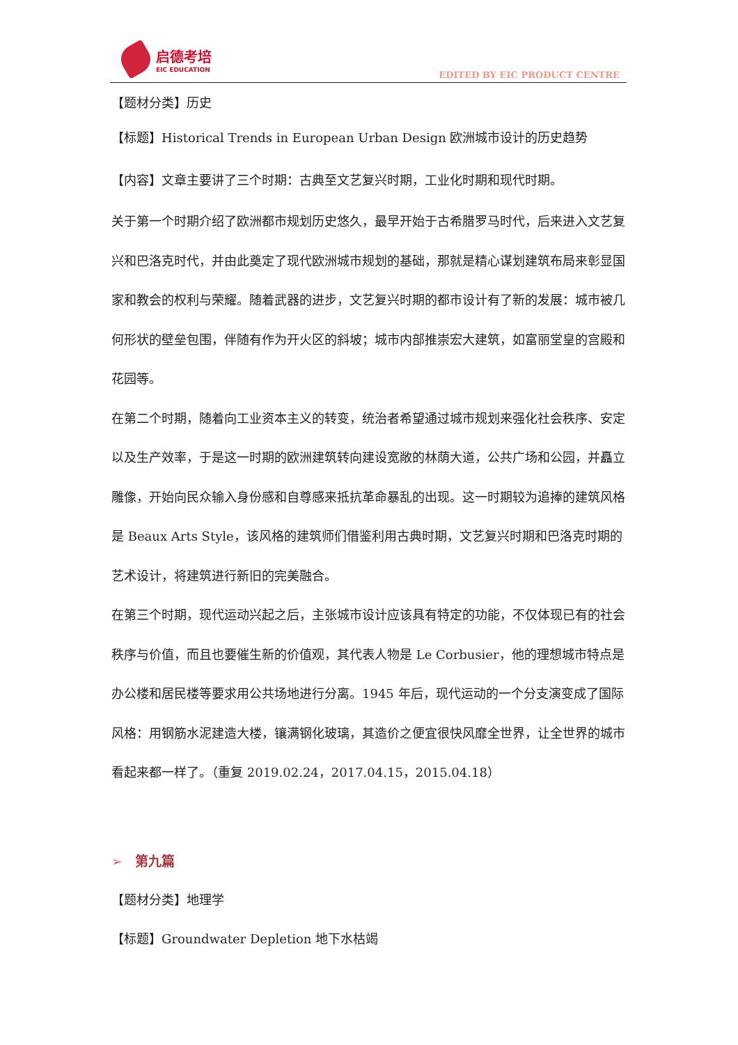启德考培
EIC EDUCATION
EDITED BY EIC PRODUCT CENTRE
【题材分类】历史
【标题】Historical Trends in European Urban Design 欧洲城市设计的历史趋势
【内容】文章主要讲了三个时期：古典至文艺复兴时期，工业化时期和现代时期。
关于第一个时期介绍了欧洲都市规划历史悠久，最早开始于古希腊罗马时代，后来进入文艺复兴和巴洛克时代，并由此奠定了现代欧洲城市规划的基础，那就是精心谋划建筑布局来彰显国家和教会的权利与荣耀。随着武器的进步，文艺复兴时期的都市设计有了新的发展：城市被几何形状的壁垒包围，伴随有作为开火区的斜坡；城市内部推崇宏大建筑，如富丽堂皇的宫殿和花园等。
在第二个时期，随着向工业资本主义的转变，统治者希望通过城市规划来强化社会秩序、安定以及生产效率，于是这一时期的欧洲建筑转向建设宽敞的林荫大道，公共广场和公园，并矗立雕像，开始向民众输入身份感和自尊感来抵抗革命暴乱的出现。这一时期较为追捧的建筑风格是 Beaux Arts Style，该风格的建筑师们借鉴利用古典时期，文艺复兴时期和巴洛克时期的艺术设计，将建筑进行新旧的完美融合。
在第三个时期，现代运动兴起之后，主张城市设计应该具有特定的功能，不仅体现已有的社会秩序与价值，而且也要催生新的价值观，其代表人物是 Le Corbusier，他的理想城市特点是办公楼和居民楼等要求用公共场地进行分离。1945 年后，现代运动的一个分支演变成了国际风格：用钢筋水泥建造大楼，镶满钢化玻璃，其造价之便宜很快风靡全世界，让全世界的城市看起来都一样了。（重复 2019.02.24，2017.04.15，2015.04.18）
➢ 第九篇
【题材分类】地理学
【标题】Groundwater Depletion 地下水枯竭